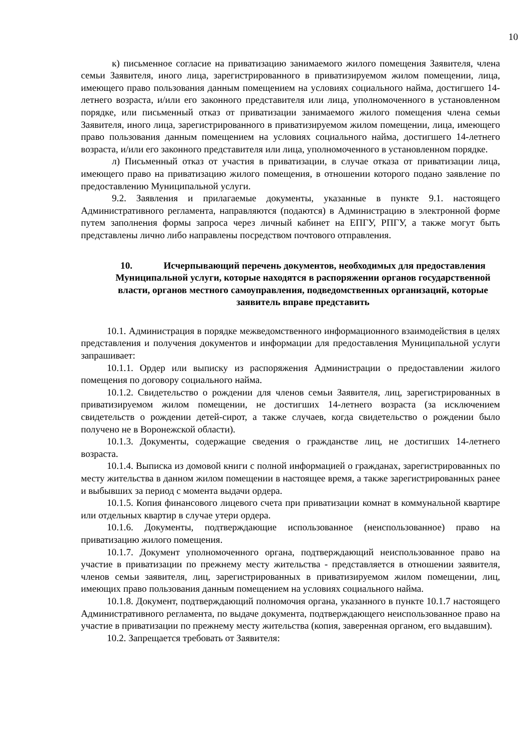10
к) письменное согласие на приватизацию занимаемого жилого помещения Заявителя, члена семьи Заявителя, иного лица, зарегистрированного в приватизируемом жилом помещении, лица, имеющего право пользования данным помещением на условиях социального найма, достигшего 14-летнего возраста, и/или его законного представителя или лица, уполномоченного в установленном порядке, или письменный отказ от приватизации занимаемого жилого помещения члена семьи Заявителя, иного лица, зарегистрированного в приватизируемом жилом помещении, лица, имеющего право пользования данным помещением на условиях социального найма, достигшего 14-летнего возраста, и/или его законного представителя или лица, уполномоченного в установленном порядке.
л) Письменный отказ от участия в приватизации, в случае отказа от приватизации лица, имеющего право на приватизацию жилого помещения, в отношении которого подано заявление по предоставлению Муниципальной услуги.
9.2. Заявления и прилагаемые документы, указанные в пункте 9.1. настоящего Административного регламента, направляются (подаются) в Администрацию в электронной форме путем заполнения формы запроса через личный кабинет на ЕПГУ, РПГУ, а также могут быть представлены лично либо направлены посредством почтового отправления.
10. Исчерпывающий перечень документов, необходимых для предоставления Муниципальной услуги, которые находятся в распоряжении органов государственной власти, органов местного самоуправления, подведомственных организаций, которые заявитель вправе представить
10.1. Администрация в порядке межведомственного информационного взаимодействия в целях представления и получения документов и информации для предоставления Муниципальной услуги запрашивает:
10.1.1. Ордер или выписку из распоряжения Администрации о предоставлении жилого помещения по договору социального найма.
10.1.2. Свидетельство о рождении для членов семьи Заявителя, лиц, зарегистрированных в приватизируемом жилом помещении, не достигших 14-летнего возраста (за исключением свидетельств о рождении детей-сирот, а также случаев, когда свидетельство о рождении было получено не в Воронежской области).
10.1.3. Документы, содержащие сведения о гражданстве лиц, не достигших 14-летнего возраста.
10.1.4. Выписка из домовой книги с полной информацией о гражданах, зарегистрированных по месту жительства в данном жилом помещении в настоящее время, а также зарегистрированных ранее и выбывших за период с момента выдачи ордера.
10.1.5. Копия финансового лицевого счета при приватизации комнат в коммунальной квартире или отдельных квартир в случае утери ордера.
10.1.6. Документы, подтверждающие использованное (неиспользованное) право на приватизацию жилого помещения.
10.1.7. Документ уполномоченного органа, подтверждающий неиспользованное право на участие в приватизации по прежнему месту жительства - представляется в отношении заявителя, членов семьи заявителя, лиц, зарегистрированных в приватизируемом жилом помещении, лиц, имеющих право пользования данным помещением на условиях социального найма.
10.1.8. Документ, подтверждающий полномочия органа, указанного в пункте 10.1.7 настоящего Административного регламента, по выдаче документа, подтверждающего неиспользованное право на участие в приватизации по прежнему месту жительства (копия, заверенная органом, его выдавшим).
10.2. Запрещается требовать от Заявителя: